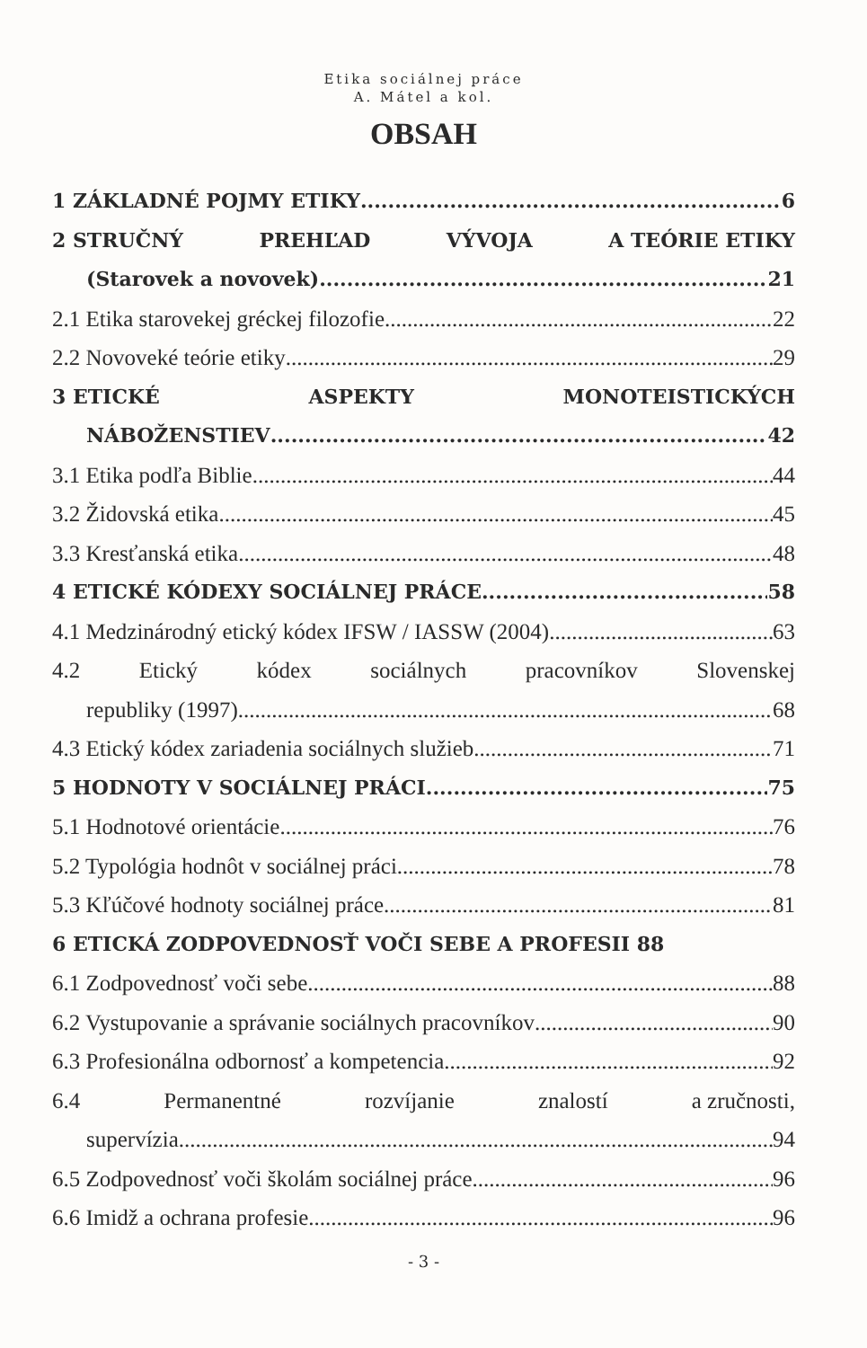Etika sociálnej práce
A. Mátel a kol.
OBSAH
1 ZÁKLADNÉ POJMY ETIKY 6
2 STRUČNÝ PREHĽAD VÝVOJA A TEÓRIE ETIKY
(Starovek a novovek) 21
2.1 Etika starovekej gréckej filozofie 22
2.2 Novoveké teórie etiky 29
3 ETICKÉ ASPEKTY MONOTEISTICKÝCH
NÁBOŽENSTIEV 42
3.1 Etika podľa Biblie 44
3.2 Židovská etika 45
3.3 Kresťanská etika 48
4 ETICKÉ KÓDEXY SOCIÁLNEJ PRÁCE 58
4.1 Medzinárodný etický kódex IFSW / IASSW (2004) 63
4.2 Etický kódex sociálnych pracovníkov Slovenskej
republiky (1997) 68
4.3 Etický kódex zariadenia sociálnych služieb 71
5 HODNOTY V SOCIÁLNEJ PRÁCI 75
5.1 Hodnotové orientácie 76
5.2 Typológia hodnôt v sociálnej práci 78
5.3 Kľúčové hodnoty sociálnej práce 81
6 ETICKÁ ZODPOVEDNOSŤ VOČI SEBE A PROFESII 88
6.1 Zodpovednosť voči sebe 88
6.2 Vystupovanie a správanie sociálnych pracovníkov 90
6.3 Profesionálna odbornosť a kompetencia 92
6.4 Permanentné rozvíjanie znalostí a zručnosti,
supervízia 94
6.5 Zodpovednosť voči školám sociálnej práce 96
6.6 Imidž a ochrana profesie 96
- 3 -